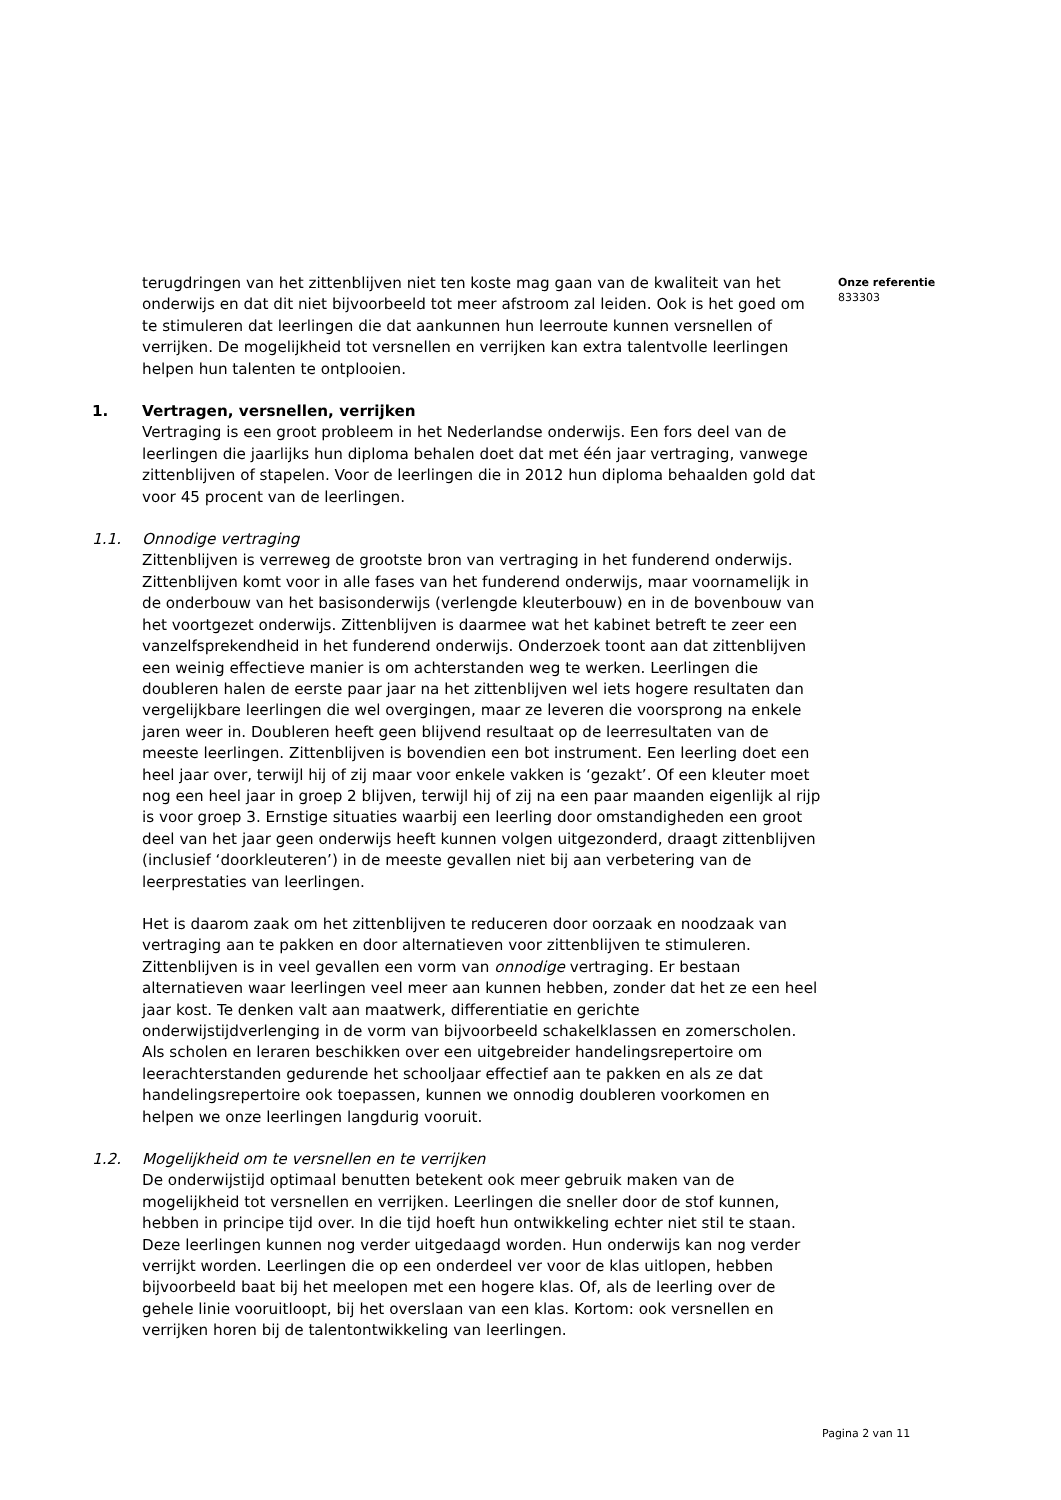terugdringen van het zittenblijven niet ten koste mag gaan van de kwaliteit van het onderwijs en dat dit niet bijvoorbeeld tot meer afstroom zal leiden. Ook is het goed om te stimuleren dat leerlingen die dat aankunnen hun leerroute kunnen versnellen of verrijken. De mogelijkheid tot versnellen en verrijken kan extra talentvolle leerlingen helpen hun talenten te ontplooien.
1. Vertragen, versnellen, verrijken
Vertraging is een groot probleem in het Nederlandse onderwijs. Een fors deel van de leerlingen die jaarlijks hun diploma behalen doet dat met één jaar vertraging, vanwege zittenblijven of stapelen. Voor de leerlingen die in 2012 hun diploma behaalden gold dat voor 45 procent van de leerlingen.
1.1. Onnodige vertraging
Zittenblijven is verreweg de grootste bron van vertraging in het funderend onderwijs. Zittenblijven komt voor in alle fases van het funderend onderwijs, maar voornamelijk in de onderbouw van het basisonderwijs (verlengde kleuterbouw) en in de bovenbouw van het voortgezet onderwijs. Zittenblijven is daarmee wat het kabinet betreft te zeer een vanzelfsprekendheid in het funderend onderwijs. Onderzoek toont aan dat zittenblijven een weinig effectieve manier is om achterstanden weg te werken. Leerlingen die doubleren halen de eerste paar jaar na het zittenblijven wel iets hogere resultaten dan vergelijkbare leerlingen die wel overgingen, maar ze leveren die voorsprong na enkele jaren weer in. Doubleren heeft geen blijvend resultaat op de leerresultaten van de meeste leerlingen. Zittenblijven is bovendien een bot instrument. Een leerling doet een heel jaar over, terwijl hij of zij maar voor enkele vakken is ‘gezakt’. Of een kleuter moet nog een heel jaar in groep 2 blijven, terwijl hij of zij na een paar maanden eigenlijk al rijp is voor groep 3. Ernstige situaties waarbij een leerling door omstandigheden een groot deel van het jaar geen onderwijs heeft kunnen volgen uitgezonderd, draagt zittenblijven (inclusief ‘doorkleuteren’) in de meeste gevallen niet bij aan verbetering van de leerprestaties van leerlingen.
Het is daarom zaak om het zittenblijven te reduceren door oorzaak en noodzaak van vertraging aan te pakken en door alternatieven voor zittenblijven te stimuleren. Zittenblijven is in veel gevallen een vorm van onnodige vertraging. Er bestaan alternatieven waar leerlingen veel meer aan kunnen hebben, zonder dat het ze een heel jaar kost. Te denken valt aan maatwerk, differentiatie en gerichte onderwijstijdverlenging in de vorm van bijvoorbeeld schakelklassen en zomerscholen. Als scholen en leraren beschikken over een uitgebreider handelingsrepertoire om leerachterstanden gedurende het schooljaar effectief aan te pakken en als ze dat handelingsrepertoire ook toepassen, kunnen we onnodig doubleren voorkomen en helpen we onze leerlingen langdurig vooruit.
1.2. Mogelijkheid om te versnellen en te verrijken
De onderwijstijd optimaal benutten betekent ook meer gebruik maken van de mogelijkheid tot versnellen en verrijken. Leerlingen die sneller door de stof kunnen, hebben in principe tijd over. In die tijd hoeft hun ontwikkeling echter niet stil te staan. Deze leerlingen kunnen nog verder uitgedaagd worden. Hun onderwijs kan nog verder verrijkt worden. Leerlingen die op een onderdeel ver voor de klas uitlopen, hebben bijvoorbeeld baat bij het meelopen met een hogere klas. Of, als de leerling over de gehele linie vooruitloopt, bij het overslaan van een klas. Kortom: ook versnellen en verrijken horen bij de talentontwikkeling van leerlingen.
Onze referentie
833303
Pagina 2 van 11